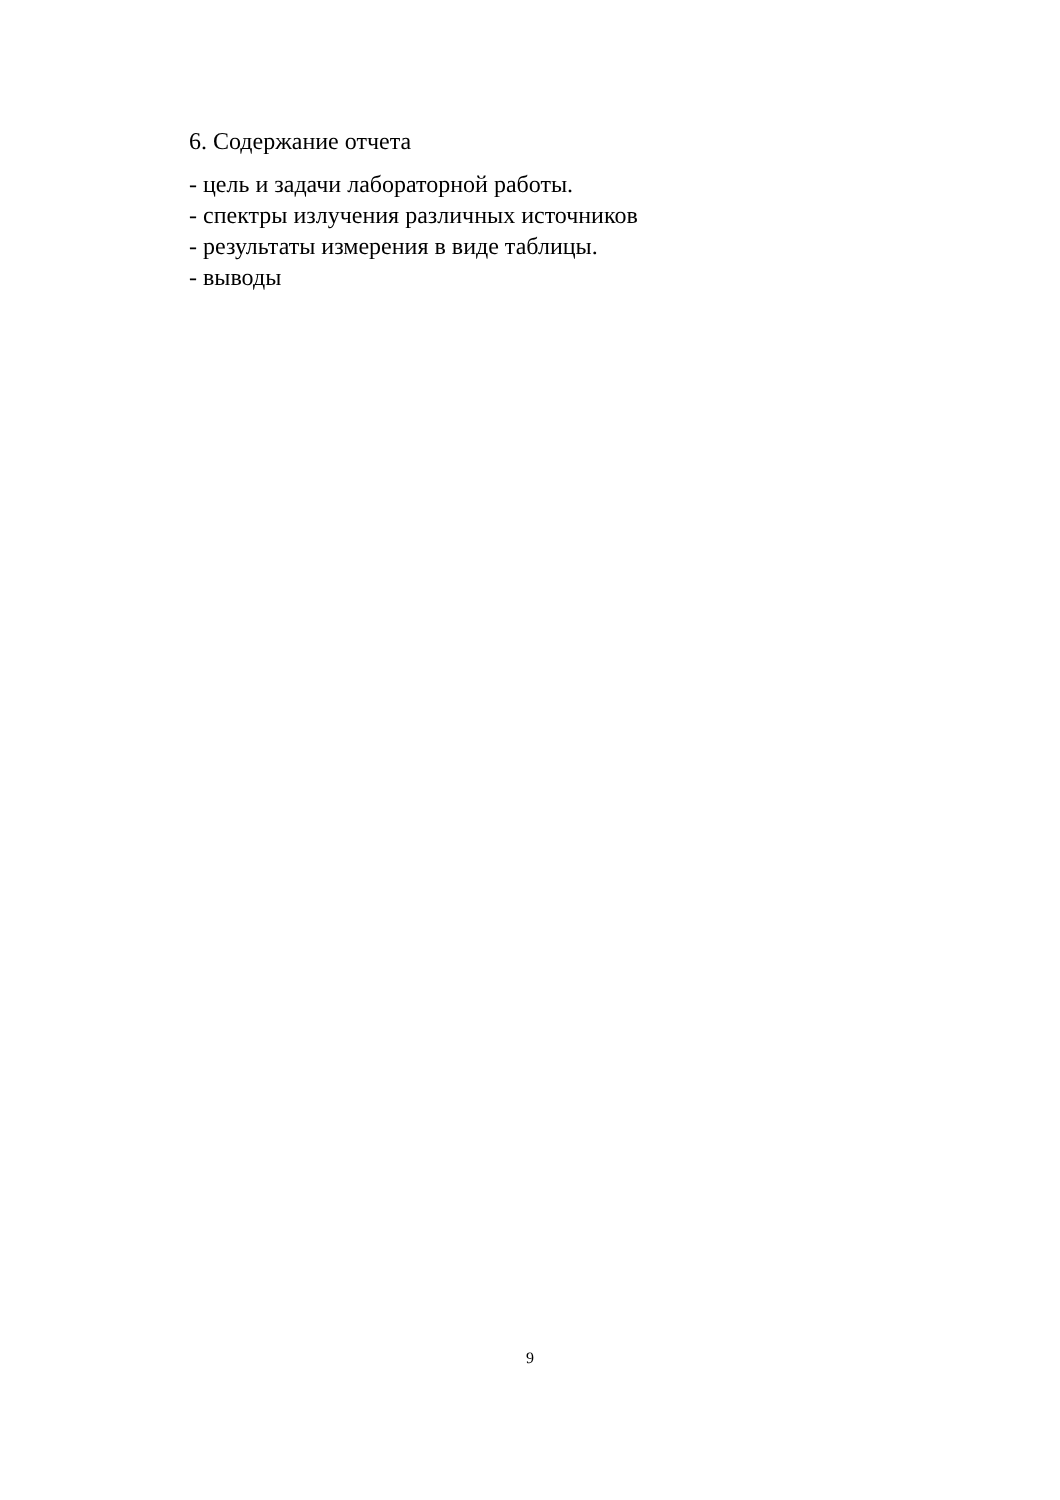6. Содержание отчета
- цель и задачи лабораторной работы.
- спектры излучения различных источников
- результаты измерения в виде таблицы.
- выводы
9